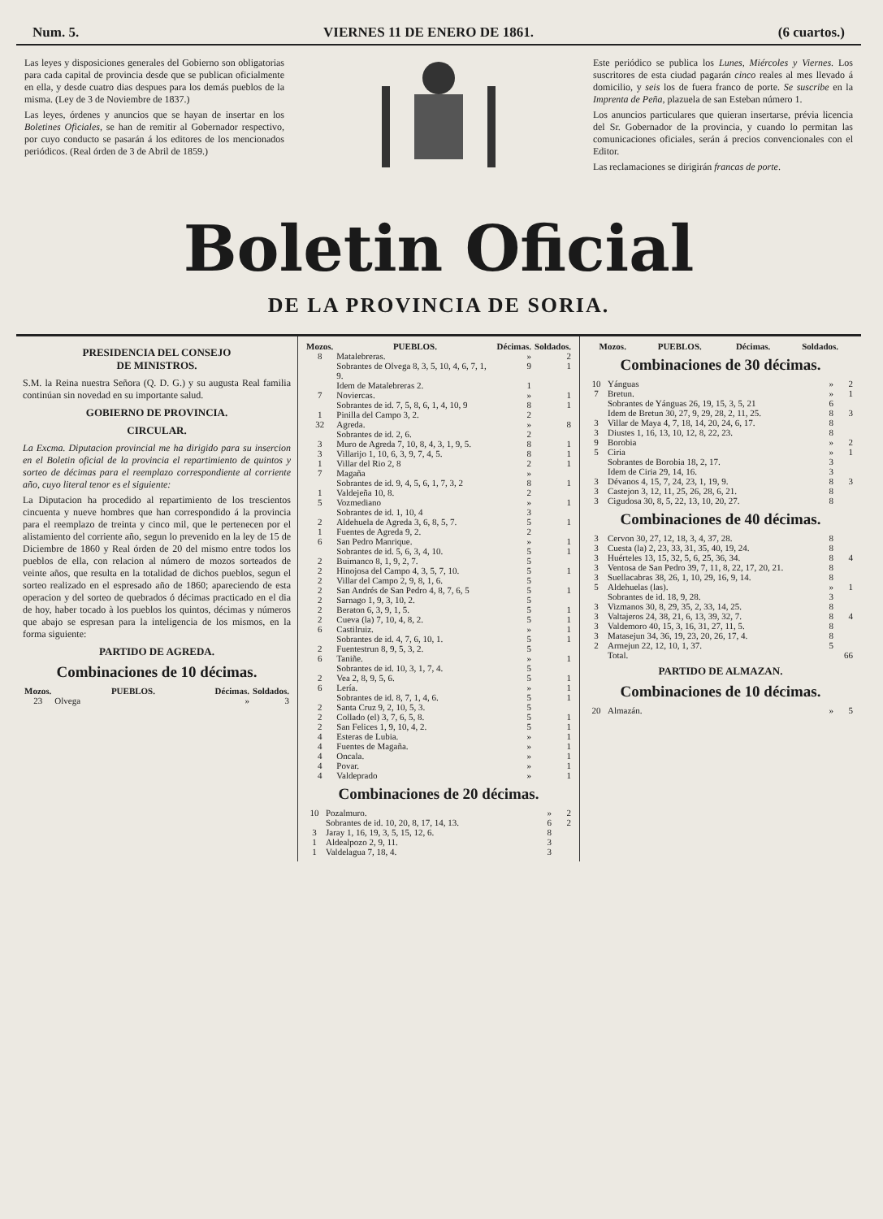Num. 5. VIERNES 11 DE ENERO DE 1861. (6 cuartos.)
Las leyes y disposiciones generales del Gobierno son obligatorias para cada capital de provincia desde que se publican oficialmente en ella, y desde cuatro dias despues para los demás pueblos de la misma. (Ley de 3 de Noviembre de 1837.)
Las leyes, órdenes y anuncios que se hayan de insertar en los Boletines Oficiales, se han de remitir al Gobernador respectivo, por cuyo conducto se pasarán á los editores de los mencionados periódicos. (Real órden de 3 de Abril de 1859.)
Este periódico se publica los Lunes, Miércoles y Viernes. Los suscritores de esta ciudad pagarán cinco reales al mes llevado á domicilio, y seis los de fuera franco de porte. Se suscribe en la Imprenta de Peña, plazuela de san Esteban número 1.
Los anuncios particulares que quieran insertarse, prévia licencia del Sr. Gobernador de la provincia, y cuando lo permitan las comunicaciones oficiales, serán á precios convencionales con el Editor.
Las reclamaciones se dirigirán francas de porte.
Boletin Oficial
DE LA PROVINCIA DE SORIA.
PRESIDENCIA DEL CONSEJO
DE MINISTROS.
S.M. la Reina nuestra Señora (Q. D. G.) y su augusta Real familia continúan sin novedad en su importante salud.
GOBIERNO DE PROVINCIA.
CIRCULAR.
La Excma. Diputacion provincial me ha dirigido para su insercion en el Boletin oficial de la provincia el repartimiento de quintos y sorteo de décimas para el reemplazo correspondiente al corriente año, cuyo literal tenor es el siguiente:
La Diputacion ha procedido al repartimiento de los trescientos cincuenta y nueve hombres que han correspondido á la provincia para el reemplazo de treinta y cinco mil, que le pertenecen por el alistamiento del corriente año, segun lo prevenido en la ley de 15 de Diciembre de 1860 y Real órden de 20 del mismo entre todos los pueblos de ella, con relacion al número de mozos sorteados de veinte años, que resulta en la totalidad de dichos pueblos, segun el sorteo realizado en el espresado año de 1860; apareciendo de esta operacion y del sorteo de quebrados ó décimas practicado en el dia de hoy, haber tocado à los pueblos los quintos, décimas y números que abajo se espresan para la inteligencia de los mismos, en la forma siguiente:
PARTIDO DE AGREDA.
Combinaciones de 10 décimas.
| Mozos. | PUEBLOS. | Décimas. | Soldados. |
| --- | --- | --- | --- |
| 23 | Olvega | » | 3 |
| Mozos. | PUEBLOS. | Décimas. | Soldados. |
| --- | --- | --- | --- |
| 8 | Matalebreras. | » | 2 |
| | Sobrantes de Olvega 8, 3, 5, 10, 4, 6, 7, 1, 9. | 9 | 1 |
| | Idem de Matalebreras 2. | 1 | |
| 7 | Noviercas. | » | 1 |
| | Sobrantes de id. 7, 5, 8, 6, 1, 4, 10, 9 | 8 | 1 |
| 1 | Pinilla del Campo 3, 2. | 2 | |
| 32 | Agreda. | » | 8 |
| | Sobrantes de id. 2, 6. | 2 | |
| 3 | Muro de Agreda 7, 10, 8, 4, 3, 1, 9, 5. | 8 | 1 |
| 3 | Villarijo 1, 10, 6, 3, 9, 7, 4, 5. | 8 | 1 |
| 1 | Villar del Rio 2, 8 | 2 | 1 |
| 7 | Magaña | » | |
| | Sobrantes de id. 9, 4, 5, 6, 1, 7, 3, 2 | 8 | 1 |
| 1 | Valdejeña 10, 8. | 2 | |
| 5 | Vozmediano | » | 1 |
| | Sobrantes de id. 1, 10, 4 | 3 | |
| 2 | Aldehuela de Agreda 3, 6, 8, 5, 7. | 5 | 1 |
| 1 | Fuentes de Agreda 9, 2. | 2 | |
| 6 | San Pedro Manrique. | » | 1 |
| | Sobrantes de id. 5, 6, 3, 4, 10. | 5 | 1 |
| 2 | Buimanco 8, 1, 9, 2, 7. | 5 | |
| 2 | Hinojosa del Campo 4, 3, 5, 7, 10. | 5 | 1 |
| 2 | Villar del Campo 2, 9, 8, 1, 6. | 5 | |
| 2 | San Andrés de San Pedro 4, 8, 7, 6, 5 | 5 | 1 |
| 2 | Sarnago 1, 9, 3, 10, 2. | 5 | |
| 2 | Beraton 6, 3, 9, 1, 5. | 5 | 1 |
| 2 | Cueva (la) 7, 10, 4, 8, 2. | 5 | 1 |
| 6 | Castilruiz. | » | 1 |
| | Sobrantes de id. 4, 7, 6, 10, 1. | 5 | 1 |
| 2 | Fuentestrun 8, 9, 5, 3, 2. | 5 | |
| 6 | Taniñe. | » | 1 |
| | Sobrantes de id. 10, 3, 1, 7, 4. | 5 | |
| 2 | Vea 2, 8, 9, 5, 6. | 5 | 1 |
| 6 | Lería. | » | 1 |
| | Sobrantes de id. 8, 7, 1, 4, 6. | 5 | 1 |
| 2 | Santa Cruz 9, 2, 10, 5, 3. | 5 | |
| 2 | Collado (el) 3, 7, 6, 5, 8. | 5 | 1 |
| 2 | San Felices 1, 9, 10, 4, 2. | 5 | 1 |
| 4 | Esteras de Lubia. | » | 1 |
| 4 | Fuentes de Magaña. | » | 1 |
| 4 | Oncala. | » | 1 |
| 4 | Povar. | » | 1 |
| 4 | Valdeprado | » | 1 |
Combinaciones de 20 décimas.
| 10 | Pozalmuro. | » | 2 |
| | Sobrantes de id. 10, 20, 8, 17, 14, 13. | 6 | 2 |
| 3 | Jaray 1, 16, 19, 3, 5, 15, 12, 6. | 8 | |
| 1 | Aldealpozo 2, 9, 11. | 3 | |
| 1 | Valdelagua 7, 18, 4. | 3 | |
| Mozos. | PUEBLOS. | Décimas. | Soldados. |
| --- | --- | --- | --- |
Combinaciones de 30 décimas.
| 10 | Yánguas | » | 2 |
| 7 | Bretun. | » | 1 |
| | Sobrantes de Yánguas 26, 19, 15, 3, 5, 21 | 6 | |
| | Idem de Bretun 30, 27, 9, 29, 28, 2, 11, 25. | 8 | 3 |
| 3 | Villar de Maya 4, 7, 18, 14, 20, 24, 6, 17. | 8 | |
| 3 | Diustes 1, 16, 13, 10, 12, 8, 22, 23. | 8 | |
| 9 | Borobia | » | 2 |
| 5 | Ciria | » | 1 |
| | Sobrantes de Borobia 18, 2, 17. | 3 | |
| | Idem de Ciria 29, 14, 16. | 3 | |
| 3 | Dévanos 4, 15, 7, 24, 23, 1, 19, 9. | 8 | 3 |
| 3 | Castejon 3, 12, 11, 25, 26, 28, 6, 21. | 8 | |
| 3 | Cigudosa 30, 8, 5, 22, 13, 10, 20, 27. | 8 | |
Combinaciones de 40 décimas.
| 3 | Cervon 30, 27, 12, 18, 3, 4, 37, 28. | 8 | |
| 3 | Cuesta (la) 2, 23, 33, 31, 35, 40, 19, 24. | 8 | |
| 3 | Huérteles 13, 15, 32, 5, 6, 25, 36, 34. | 8 | 4 |
| 3 | Ventosa de San Pedro 39, 7, 11, 8, 22, 17, 20, 21. | 8 | |
| 3 | Suellacabras 38, 26, 1, 10, 29, 16, 9, 14. | 8 | |
| 5 | Aldehuelas (las). | » | 1 |
| | Sobrantes de id. 18, 9, 28. | 3 | |
| 3 | Vizmanos 30, 8, 29, 35, 2, 33, 14, 25. | 8 | |
| 3 | Valtajeros 24, 38, 21, 6, 13, 39, 32, 7. | 8 | 4 |
| 3 | Valdemoro 40, 15, 3, 16, 31, 27, 11, 5. | 8 | |
| 3 | Matasejun 34, 36, 19, 23, 20, 26, 17, 4. | 8 | |
| 2 | Armejun 22, 12, 10, 1, 37. | 5 | |
| | Total. | | 66 |
PARTIDO DE ALMAZAN.
Combinaciones de 10 décimas.
| 20 | Almazán. | » | 5 |